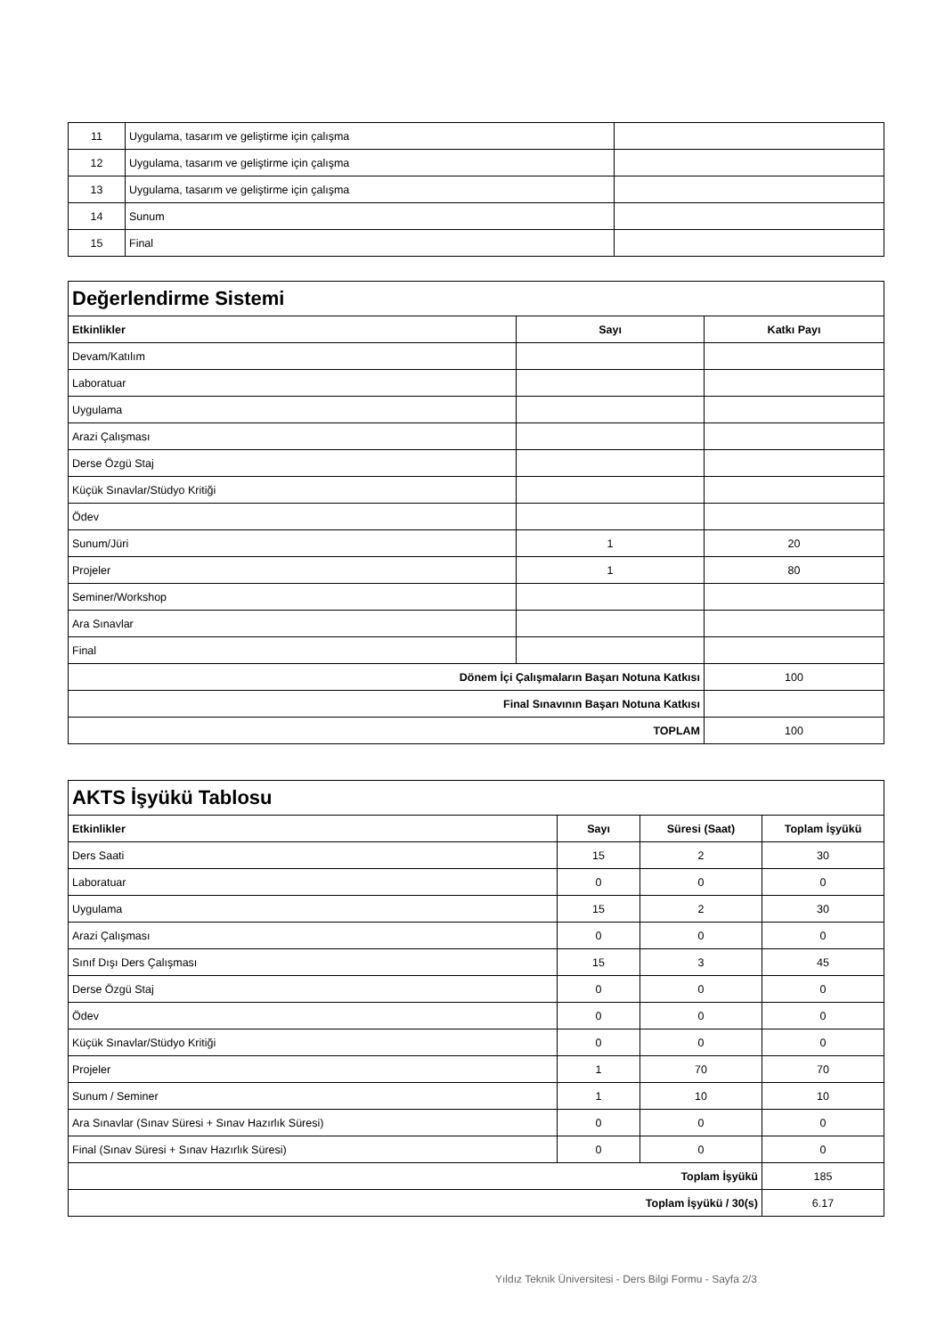| 11 | Uygulama, tasarım ve geliştirme için çalışma | |
| 12 | Uygulama, tasarım ve geliştirme için çalışma | |
| 13 | Uygulama, tasarım ve geliştirme için çalışma | |
| 14 | Sunum | |
| 15 | Final | |
| Değerlendirme Sistemi | | |
| --- | --- | --- |
| Etkinlikler | Sayı | Katkı Payı |
| Devam/Katılım | | |
| Laboratuar | | |
| Uygulama | | |
| Arazi Çalışması | | |
| Derse Özgü Staj | | |
| Küçük Sınavlar/Stüdyo Kritiği | | |
| Ödev | | |
| Sunum/Jüri | 1 | 20 |
| Projeler | 1 | 80 |
| Seminer/Workshop | | |
| Ara Sınavlar | | |
| Final | | |
| Dönem İçi Çalışmaların Başarı Notuna Katkısı | | 100 |
| Final Sınavının Başarı Notuna Katkısı | | |
| TOPLAM | | 100 |
| AKTS İşyükü Tablosu | | | |
| --- | --- | --- | --- |
| Etkinlikler | Sayı | Süresi (Saat) | Toplam İşyükü |
| Ders Saati | 15 | 2 | 30 |
| Laboratuar | 0 | 0 | 0 |
| Uygulama | 15 | 2 | 30 |
| Arazi Çalışması | 0 | 0 | 0 |
| Sınıf Dışı Ders Çalışması | 15 | 3 | 45 |
| Derse Özgü Staj | 0 | 0 | 0 |
| Ödev | 0 | 0 | 0 |
| Küçük Sınavlar/Stüdyo Kritiği | 0 | 0 | 0 |
| Projeler | 1 | 70 | 70 |
| Sunum / Seminer | 1 | 10 | 10 |
| Ara Sınavlar (Sınav Süresi + Sınav Hazırlık Süresi) | 0 | 0 | 0 |
| Final (Sınav Süresi + Sınav Hazırlık Süresi) | 0 | 0 | 0 |
| Toplam İşyükü | | | 185 |
| Toplam İşyükü / 30(s) | | | 6.17 |
Yıldız Teknik Üniversitesi - Ders Bilgi Formu - Sayfa 2/3